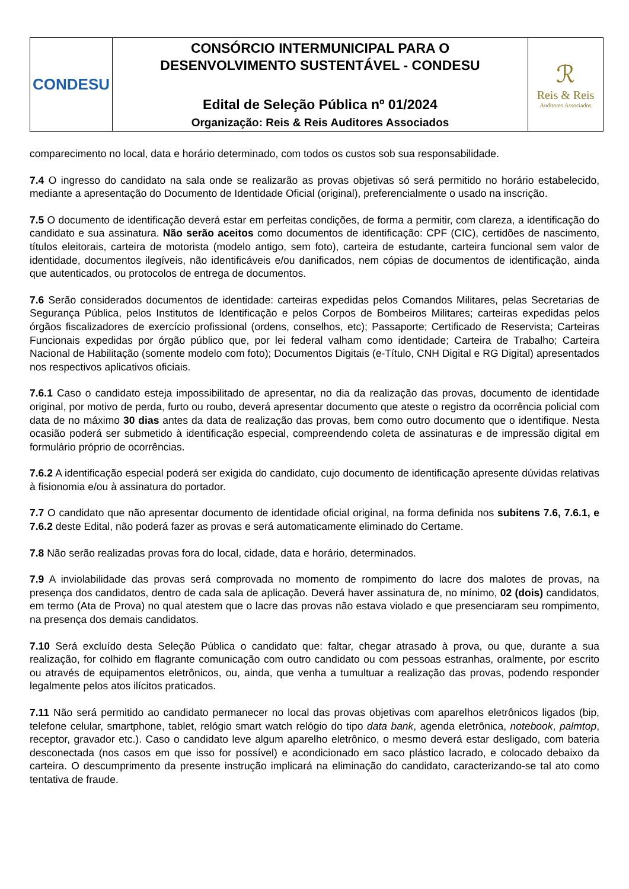| CONDESU | CONSÓRCIO INTERMUNICIPAL PARA O DESENVOLVIMENTO SUSTENTÁVEL - CONDESU Edital de Seleção Pública nº 01/2024 Organização: Reis & Reis Auditores Associados | ℛ Reis & Reis Auditores Associados |
comparecimento no local, data e horário determinado, com todos os custos sob sua responsabilidade.
7.4 O ingresso do candidato na sala onde se realizarão as provas objetivas só será permitido no horário estabelecido, mediante a apresentação do Documento de Identidade Oficial (original), preferencialmente o usado na inscrição.
7.5 O documento de identificação deverá estar em perfeitas condições, de forma a permitir, com clareza, a identificação do candidato e sua assinatura. Não serão aceitos como documentos de identificação: CPF (CIC), certidões de nascimento, títulos eleitorais, carteira de motorista (modelo antigo, sem foto), carteira de estudante, carteira funcional sem valor de identidade, documentos ilegíveis, não identificáveis e/ou danificados, nem cópias de documentos de identificação, ainda que autenticados, ou protocolos de entrega de documentos.
7.6 Serão considerados documentos de identidade: carteiras expedidas pelos Comandos Militares, pelas Secretarias de Segurança Pública, pelos Institutos de Identificação e pelos Corpos de Bombeiros Militares; carteiras expedidas pelos órgãos fiscalizadores de exercício profissional (ordens, conselhos, etc); Passaporte; Certificado de Reservista; Carteiras Funcionais expedidas por órgão público que, por lei federal valham como identidade; Carteira de Trabalho; Carteira Nacional de Habilitação (somente modelo com foto); Documentos Digitais (e-Título, CNH Digital e RG Digital) apresentados nos respectivos aplicativos oficiais.
7.6.1 Caso o candidato esteja impossibilitado de apresentar, no dia da realização das provas, documento de identidade original, por motivo de perda, furto ou roubo, deverá apresentar documento que ateste o registro da ocorrência policial com data de no máximo 30 dias antes da data de realização das provas, bem como outro documento que o identifique. Nesta ocasião poderá ser submetido à identificação especial, compreendendo coleta de assinaturas e de impressão digital em formulário próprio de ocorrências.
7.6.2 A identificação especial poderá ser exigida do candidato, cujo documento de identificação apresente dúvidas relativas à fisionomia e/ou à assinatura do portador.
7.7 O candidato que não apresentar documento de identidade oficial original, na forma definida nos subitens 7.6, 7.6.1, e 7.6.2 deste Edital, não poderá fazer as provas e será automaticamente eliminado do Certame.
7.8 Não serão realizadas provas fora do local, cidade, data e horário, determinados.
7.9 A inviolabilidade das provas será comprovada no momento de rompimento do lacre dos malotes de provas, na presença dos candidatos, dentro de cada sala de aplicação. Deverá haver assinatura de, no mínimo, 02 (dois) candidatos, em termo (Ata de Prova) no qual atestem que o lacre das provas não estava violado e que presenciaram seu rompimento, na presença dos demais candidatos.
7.10 Será excluído desta Seleção Pública o candidato que: faltar, chegar atrasado à prova, ou que, durante a sua realização, for colhido em flagrante comunicação com outro candidato ou com pessoas estranhas, oralmente, por escrito ou através de equipamentos eletrônicos, ou, ainda, que venha a tumultuar a realização das provas, podendo responder legalmente pelos atos ilícitos praticados.
7.11 Não será permitido ao candidato permanecer no local das provas objetivas com aparelhos eletrônicos ligados (bip, telefone celular, smartphone, tablet, relógio smart watch relógio do tipo data bank, agenda eletrônica, notebook, palmtop, receptor, gravador etc.). Caso o candidato leve algum aparelho eletrônico, o mesmo deverá estar desligado, com bateria desconectada (nos casos em que isso for possível) e acondicionado em saco plástico lacrado, e colocado debaixo da carteira. O descumprimento da presente instrução implicará na eliminação do candidato, caracterizando-se tal ato como tentativa de fraude.